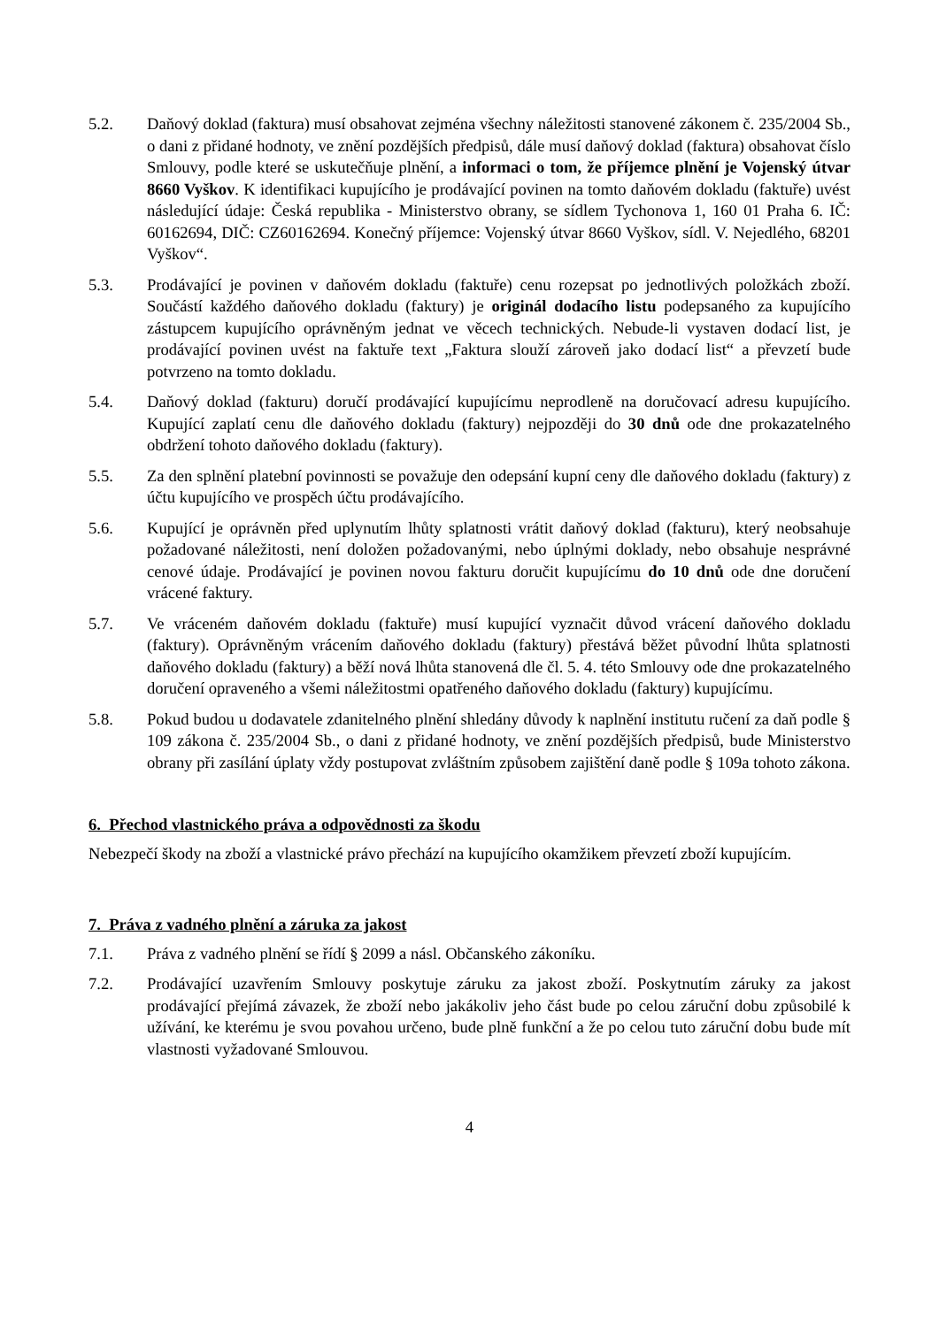5.2. Daňový doklad (faktura) musí obsahovat zejména všechny náležitosti stanovené zákonem č. 235/2004 Sb., o dani z přidané hodnoty, ve znění pozdějších předpisů, dále musí daňový doklad (faktura) obsahovat číslo Smlouvy, podle které se uskutečňuje plnění, a informaci o tom, že příjemce plnění je Vojenský útvar 8660 Vyškov. K identifikaci kupujícího je prodávající povinen na tomto daňovém dokladu (faktuře) uvést následující údaje: Česká republika - Ministerstvo obrany, se sídlem Tychonova 1, 160 01 Praha 6. IČ: 60162694, DIČ: CZ60162694. Konečný příjemce: Vojenský útvar 8660 Vyškov, sídl. V. Nejedlého, 68201 Vyškov“.
5.3. Prodávající je povinen v daňovém dokladu (faktuře) cenu rozepsat po jednotlivých položkách zboží. Součástí každého daňového dokladu (faktury) je originál dodacího listu podepsaného za kupujícího zástupcem kupujícího oprávněným jednat ve věcech technických. Nebude-li vystaven dodací list, je prodávající povinen uvést na faktuře text „Faktura slouží zároveň jako dodací list“ a převzetí bude potvrzeno na tomto dokladu.
5.4. Daňový doklad (fakturu) doručí prodávající kupujícímu neprodleně na doručovací adresu kupujícího. Kupující zaplatí cenu dle daňového dokladu (faktury) nejpozději do 30 dnů ode dne prokazatelného obdržení tohoto daňového dokladu (faktury).
5.5. Za den splnění platební povinnosti se považuje den odepsání kupní ceny dle daňového dokladu (faktury) z účtu kupujícího ve prospěch účtu prodávajícího.
5.6. Kupující je oprávněn před uplynutím lhůty splatnosti vrátit daňový doklad (fakturu), který neobsahuje požadované náležitosti, není doložen požadovanými, nebo úplnými doklady, nebo obsahuje nesprávné cenové údaje. Prodávající je povinen novou fakturu doručit kupujícímu do 10 dnů ode dne doručení vrácené faktury.
5.7. Ve vráceném daňovém dokladu (faktuře) musí kupující vyznačit důvod vrácení daňového dokladu (faktury). Oprávněným vrácením daňového dokladu (faktury) přestává běžet původní lhůta splatnosti daňového dokladu (faktury) a běží nová lhůta stanovená dle čl. 5. 4. této Smlouvy ode dne prokazatelného doručení opraveného a všemi náležitostmi opatřeného daňového dokladu (faktury) kupujícímu.
5.8. Pokud budou u dodavatele zdanitelného plnění shledány důvody k naplnění institutu ručení za daň podle § 109 zákona č. 235/2004 Sb., o dani z přidané hodnoty, ve znění pozdějších předpisů, bude Ministerstvo obrany při zasílání úplaty vždy postupovat zvláštním způsobem zajištění daně podle § 109a tohoto zákona.
6. Přechod vlastnického práva a odpovědnosti za škodu
Nebezpečí škody na zboží a vlastnické právo přechází na kupujícího okamžikem převzetí zboží kupujícím.
7. Práva z vadného plnění a záruka za jakost
7.1. Práva z vadného plnění se řídí § 2099 a násl. Občanského zákoníku.
7.2. Prodávající uzavřením Smlouvy poskytuje záruku za jakost zboží. Poskytnutím záruky za jakost prodávající přejímá závazek, že zboží nebo jakákoliv jeho část bude po celou záruční dobu způsobilé k užívání, ke kterému je svou povahou určeno, bude plně funkční a že po celou tuto záruční dobu bude mít vlastnosti vyžadované Smlouvou.
4